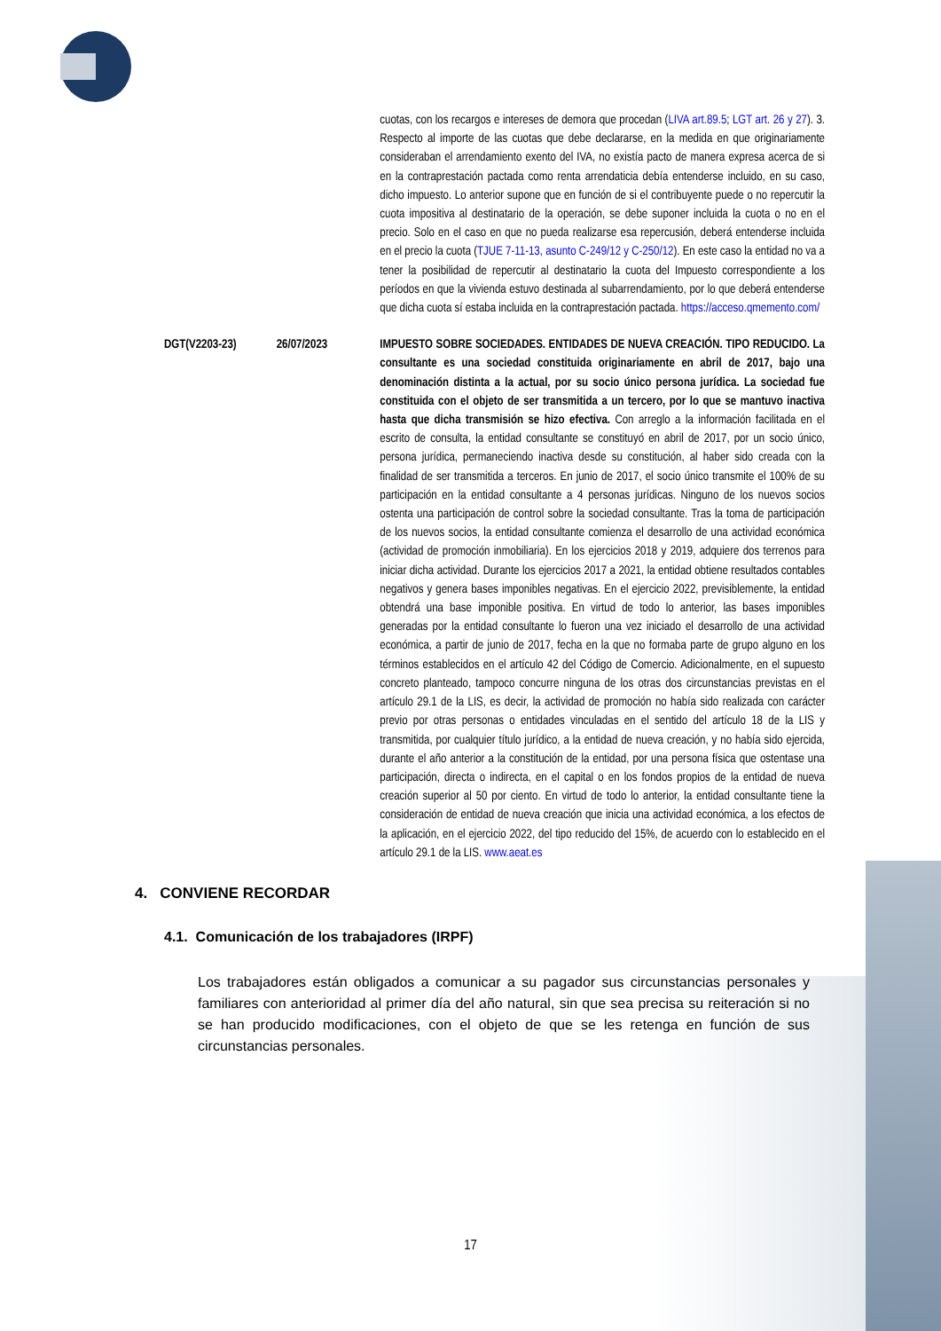| | | cuotas, con los recargos e intereses de demora que procedan ( LIVA art.89.5 ; LGT art. 26 y 27 ). 3. Respecto al importe de las cuotas que debe declararse, en la medida en que originariamente consideraban el arrendamiento exento del IVA, no existía pacto de manera expresa acerca de si en la contraprestación pactada como renta arrendaticia debía entenderse incluido, en su caso, dicho impuesto. Lo anterior supone que en función de si el contribuyente puede o no repercutir la cuota impositiva al destinatario de la operación, se debe suponer incluida la cuota o no en el precio. Solo en el caso en que no pueda realizarse esa repercusión, deberá entenderse incluida en el precio la cuota ( TJUE 7-11-13, asunto C-249/12 y C-250/12 ). En este caso la entidad no va a tener la posibilidad de repercutir al destinatario la cuota del Impuesto correspondiente a los períodos en que la vivienda estuvo destinada al subarrendamiento, por lo que deberá entenderse que dicha cuota sí estaba incluida en la contraprestación pactada. https://acceso.qmemento.com/ |
| DGT(V2203-23) | 26/07/2023 | IMPUESTO SOBRE SOCIEDADES. ENTIDADES DE NUEVA CREACIÓN. TIPO REDUCIDO. La consultante es una sociedad constituida originariamente en abril de 2017, bajo una denominación distinta a la actual, por su socio único persona jurídica. La sociedad fue constituida con el objeto de ser transmitida a un tercero, por lo que se mantuvo inactiva hasta que dicha transmisión se hizo efectiva. Con arreglo a la información facilitada en el escrito de consulta, la entidad consultante se constituyó en abril de 2017, por un socio único, persona jurídica, permaneciendo inactiva desde su constitución, al haber sido creada con la finalidad de ser transmitida a terceros. En junio de 2017, el socio único transmite el 100% de su participación en la entidad consultante a 4 personas jurídicas. Ninguno de los nuevos socios ostenta una participación de control sobre la sociedad consultante. Tras la toma de participación de los nuevos socios, la entidad consultante comienza el desarrollo de una actividad económica (actividad de promoción inmobiliaria). En los ejercicios 2018 y 2019, adquiere dos terrenos para iniciar dicha actividad. Durante los ejercicios 2017 a 2021, la entidad obtiene resultados contables negativos y genera bases imponibles negativas. En el ejercicio 2022, previsiblemente, la entidad obtendrá una base imponible positiva. En virtud de todo lo anterior, las bases imponibles generadas por la entidad consultante lo fueron una vez iniciado el desarrollo de una actividad económica, a partir de junio de 2017, fecha en la que no formaba parte de grupo alguno en los términos establecidos en el artículo 42 del Código de Comercio. Adicionalmente, en el supuesto concreto planteado, tampoco concurre ninguna de los otras dos circunstancias previstas en el artículo 29.1 de la LIS, es decir, la actividad de promoción no había sido realizada con carácter previo por otras personas o entidades vinculadas en el sentido del artículo 18 de la LIS y transmitida, por cualquier título jurídico, a la entidad de nueva creación, y no había sido ejercida, durante el año anterior a la constitución de la entidad, por una persona física que ostentase una participación, directa o indirecta, en el capital o en los fondos propios de la entidad de nueva creación superior al 50 por ciento. En virtud de todo lo anterior, la entidad consultante tiene la consideración de entidad de nueva creación que inicia una actividad económica, a los efectos de la aplicación, en el ejercicio 2022, del tipo reducido del 15%, de acuerdo con lo establecido en el artículo 29.1 de la LIS. www.aeat.es |
4. CONVIENE RECORDAR
4.1. Comunicación de los trabajadores (IRPF)
Los trabajadores están obligados a comunicar a su pagador sus circunstancias personales y familiares con anterioridad al primer día del año natural, sin que sea precisa su reiteración si no se han producido modificaciones, con el objeto de que se les retenga en función de sus circunstancias personales.
17